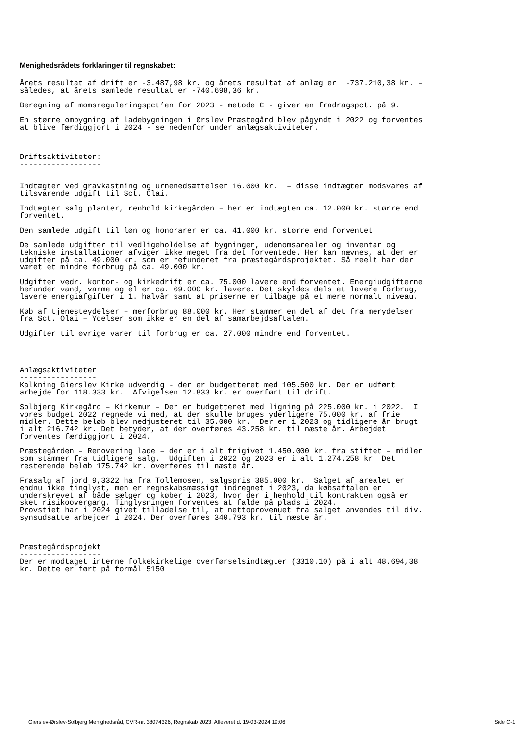Menighedsrådets forklaringer til regnskabet:
Årets resultat af drift er -3.487,98 kr. og årets resultat af anlæg er  -737.210,38 kr. –
således, at årets samlede resultat er -740.698,36 kr.

Beregning af momsreguleringspct’en for 2023 - metode C - giver en fradragspct. på 9.

En større ombygning af ladebygningen i Ørslev Præstegård blev pågyndt i 2022 og forventes
at blive færdiggjort i 2024 - se nedenfor under anlægsaktiviteter.



Driftsaktiviteter:
------------------


Indtægter ved gravkastning og urnenedsættelser 16.000 kr.  – disse indtægter modsvares af
tilsvarende udgift til Sct. Olai.

Indtægter salg planter, renhold kirkegården – her er indtægten ca. 12.000 kr. større end
forventet.

Den samlede udgift til løn og honorarer er ca. 41.000 kr. større end forventet.

De samlede udgifter til vedligeholdelse af bygninger, udenomsarealer og inventar og
tekniske installationer afviger ikke meget fra det forventede. Her kan nævnes, at der er
udgifter på ca. 49.000 kr. som er refunderet fra præstegårdsprojektet. Så reelt har der
været et mindre forbrug på ca. 49.000 kr.

Udgifter vedr. kontor- og kirkedrift er ca. 75.000 lavere end forventet. Energiudgifterne
herunder vand, varme og el er ca. 69.000 kr. lavere. Det skyldes dels et lavere forbrug,
lavere energiafgifter i 1. halvår samt at priserne er tilbage på et mere normalt niveau.

Køb af tjenesteydelser – merforbrug 88.000 kr. Her stammer en del af det fra merydelser
fra Sct. Olai – Ydelser som ikke er en del af samarbejdsaftalen.

Udgifter til øvrige varer til forbrug er ca. 27.000 mindre end forventet.




Anlægsaktiviteter
-----------------
Kalkning Gierslev Kirke udvendig - der er budgetteret med 105.500 kr. Der er udført
arbejde for 118.333 kr.  Afvigelsen 12.833 kr. er overført til drift.

Solbjerg Kirkegård – Kirkemur – Der er budgetteret med ligning på 225.000 kr. i 2022.  I
vores budget 2022 regnede vi med, at der skulle bruges yderligere 75.000 kr. af frie
midler. Dette beløb blev nedjusteret til 35.000 kr.  Der er i 2023 og tidligere år brugt
i alt 216.742 kr. Det betyder, at der overføres 43.258 kr. til næste år. Arbejdet
forventes færdiggjort i 2024.

Præstegården – Renovering lade – der er i alt frigivet 1.450.000 kr. fra stiftet – midler
som stammer fra tidligere salg.  Udgiften i 2022 og 2023 er i alt 1.274.258 kr. Det
resterende beløb 175.742 kr. overføres til næste år.

Frasalg af jord 9,3322 ha fra Tollemosen, salgspris 385.000 kr.  Salget af arealet er
endnu ikke tinglyst, men er regnskabsmæssigt indregnet i 2023, da købsaftalen er
underskrevet af både sælger og køber i 2023, hvor der i henhold til kontrakten også er
sket risikoovergang. Tinglysningen forventes at falde på plads i 2024.
Provstiet har i 2024 givet tilladelse til, at nettoprovenuet fra salget anvendes til div.
synsudsatte arbejder i 2024. Der overføres 340.793 kr. til næste år.



Præstegårdsprojekt
------------------
Der er modtaget interne folkekirkelige overførselsindtægter (3310.10) på i alt 48.694,38
kr. Dette er ført på formål 5150
Gierslev-Ørslev-Solbjerg Menighedsråd, CVR-nr. 38074326, Regnskab 2023, Afleveret d. 19-03-2024 19:06 Side C-1